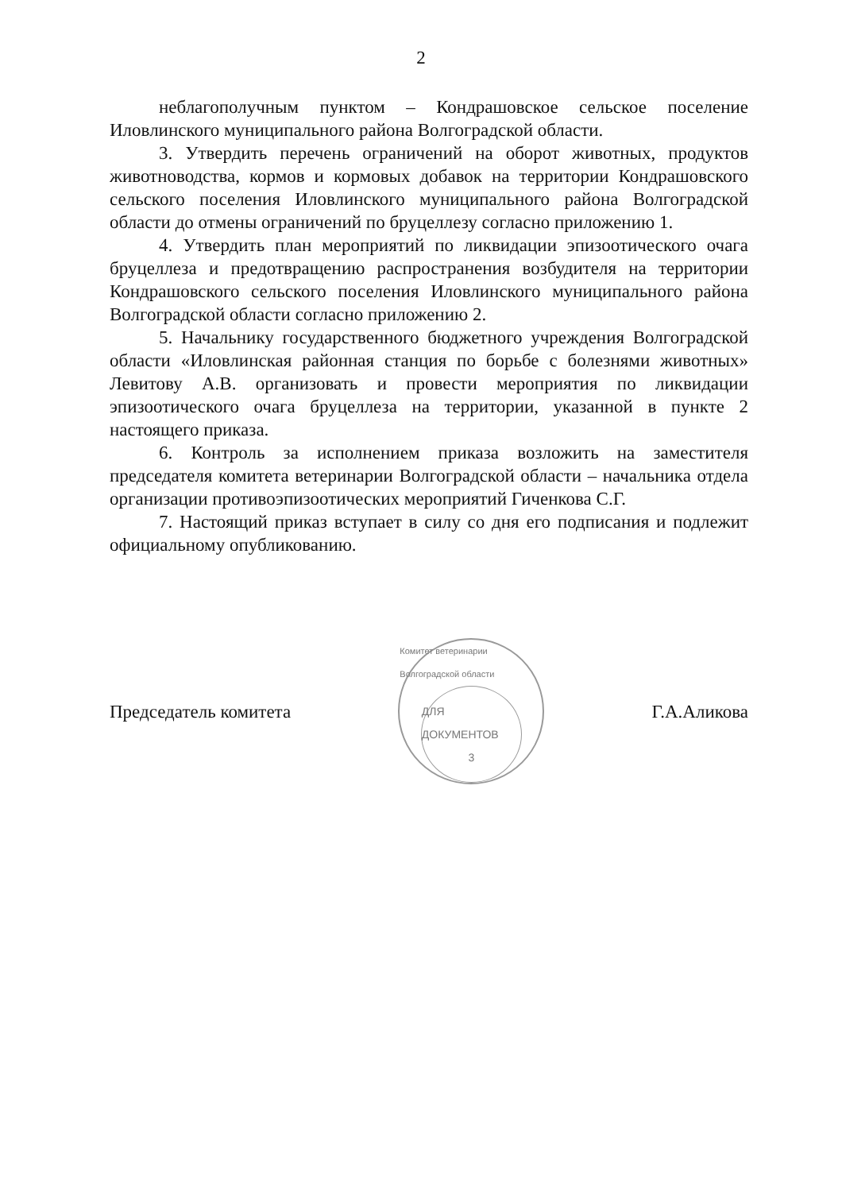2
неблагополучным пунктом – Кондрашовское сельское поселение Иловлинского муниципального района Волгоградской области.
3. Утвердить перечень ограничений на оборот животных, продуктов животноводства, кормов и кормовых добавок на территории Кондрашовского сельского поселения Иловлинского муниципального района Волгоградской области до отмены ограничений по бруцеллезу согласно приложению 1.
4. Утвердить план мероприятий по ликвидации эпизоотического очага бруцеллеза и предотвращению распространения возбудителя на территории Кондрашовского сельского поселения Иловлинского муниципального района Волгоградской области согласно приложению 2.
5. Начальнику государственного бюджетного учреждения Волгоградской области «Иловлинская районная станция по борьбе с болезнями животных» Левитову А.В. организовать и провести мероприятия по ликвидации эпизоотического очага бруцеллеза на территории, указанной в пункте 2 настоящего приказа.
6. Контроль за исполнением приказа возложить на заместителя председателя комитета ветеринарии Волгоградской области – начальника отдела организации противоэпизоотических мероприятий Гиченкова С.Г.
7. Настоящий приказ вступает в силу со дня его подписания и подлежит официальному опубликованию.
Председатель комитета
Комитет ветеринарии Волгоградской области
ДЛЯ ДОКУМЕНТОВ
3
Г.А.Аликова